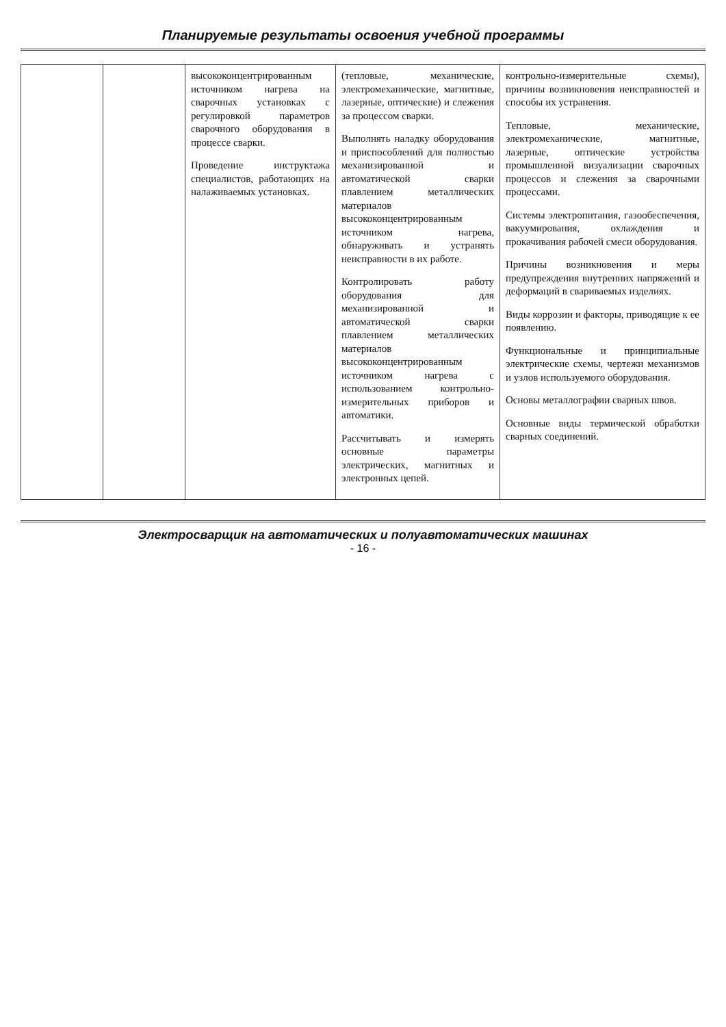Планируемые результаты освоения учебной программы
| | | высококонцентрированным источником нагрева на сварочных установках с регулировкой параметров сварочного оборудования в процессе сварки. Проведение инструктажа специалистов, работающих на налаживаемых установках. | (тепловые, механические, электромеханические, магнитные, лазерные, оптические) и слежения за процессом сварки. Выполнять наладку оборудования и приспособлений для полностью механизированной и автоматической сварки плавлением металлических материалов высококонцентрированным источником нагрева, обнаруживать и устранять неисправности в их работе. Контролировать работу оборудования для механизированной и автоматической сварки плавлением металлических материалов высококонцентрированным источником нагрева с использованием контрольно-измерительных приборов и автоматики. Рассчитывать и измерять основные параметры электрических, магнитных и электронных цепей. | контрольно-измерительные схемы), причины возникновения неисправностей и способы их устранения. Тепловые, механические, электромеханические, магнитные, лазерные, оптические устройства промышленной визуализации сварочных процессов и слежения за сварочными процессами. Системы электропитания, газообеспечения, вакуумирования, охлаждения и прокачивания рабочей смеси оборудования. Причины возникновения и меры предупреждения внутренних напряжений и деформаций в свариваемых изделиях. Виды коррозии и факторы, приводящие к ее появлению. Функциональные и принципиальные электрические схемы, чертежи механизмов и узлов используемого оборудования. Основы металлографии сварных швов. Основные виды термической обработки сварных соединений. |
Электросварщик на автоматических и полуавтоматических машинах
- 16 -